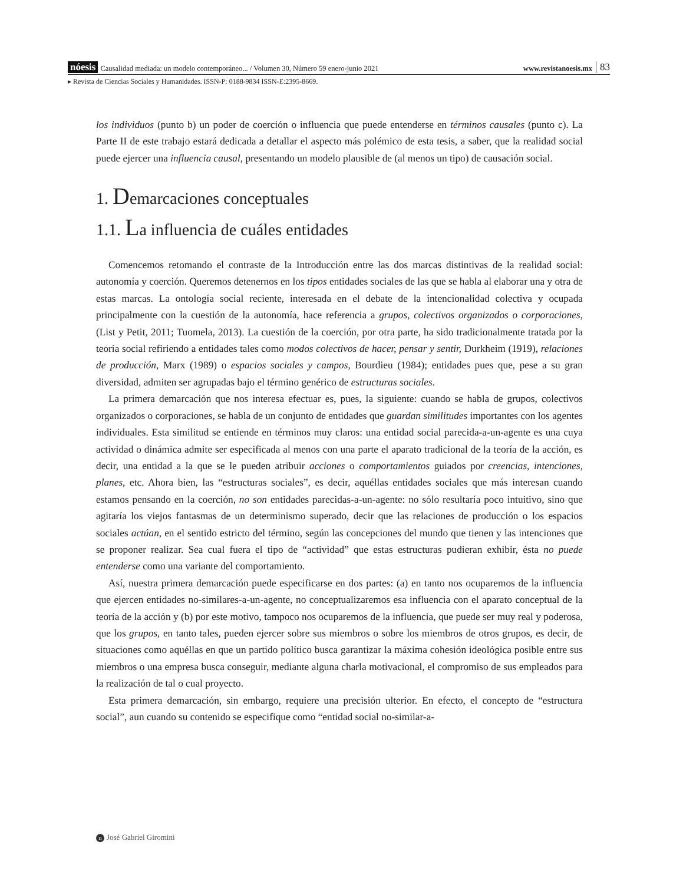nóesis Causalidad mediada: un modelo contemporáneo... / Volumen 30, Número 59 enero-junio 2021 www.revistanoesis.mx 83
▸ Revista de Ciencias Sociales y Humanidades. ISSN-P: 0188-9834 ISSN-E:2395-8669.
los individuos (punto b) un poder de coerción o influencia que puede entenderse en términos causales (punto c). La Parte II de este trabajo estará dedicada a detallar el aspecto más polémico de esta tesis, a saber, que la realidad social puede ejercer una influencia causal, presentando un modelo plausible de (al menos un tipo) de causación social.
1. Demarcaciones conceptuales
1.1. La influencia de cuáles entidades
Comencemos retomando el contraste de la Introducción entre las dos marcas distintivas de la realidad social: autonomía y coerción. Queremos detenernos en los tipos entidades sociales de las que se habla al elaborar una y otra de estas marcas. La ontología social reciente, interesada en el debate de la intencionalidad colectiva y ocupada principalmente con la cuestión de la autonomía, hace referencia a grupos, colectivos organizados o corporaciones, (List y Petit, 2011; Tuomela, 2013). La cuestión de la coerción, por otra parte, ha sido tradicionalmente tratada por la teoría social refiriendo a entidades tales como modos colectivos de hacer, pensar y sentir, Durkheim (1919), relaciones de producción, Marx (1989) o espacios sociales y campos, Bourdieu (1984); entidades pues que, pese a su gran diversidad, admiten ser agrupadas bajo el término genérico de estructuras sociales.
La primera demarcación que nos interesa efectuar es, pues, la siguiente: cuando se habla de grupos, colectivos organizados o corporaciones, se habla de un conjunto de entidades que guardan similitudes importantes con los agentes individuales. Esta similitud se entiende en términos muy claros: una entidad social parecida-a-un-agente es una cuya actividad o dinámica admite ser especificada al menos con una parte el aparato tradicional de la teoría de la acción, es decir, una entidad a la que se le pueden atribuir acciones o comportamientos guiados por creencias, intenciones, planes, etc. Ahora bien, las “estructuras sociales”, es decir, aquéllas entidades sociales que más interesan cuando estamos pensando en la coerción, no son entidades parecidas-a-un-agente: no sólo resultaría poco intuitivo, sino que agitaría los viejos fantasmas de un determinismo superado, decir que las relaciones de producción o los espacios sociales actúan, en el sentido estricto del término, según las concepciones del mundo que tienen y las intenciones que se proponer realizar. Sea cual fuera el tipo de “actividad” que estas estructuras pudieran exhibir, ésta no puede entenderse como una variante del comportamiento.
Así, nuestra primera demarcación puede especificarse en dos partes: (a) en tanto nos ocuparemos de la influencia que ejercen entidades no-similares-a-un-agente, no conceptualizaremos esa influencia con el aparato conceptual de la teoría de la acción y (b) por este motivo, tampoco nos ocuparemos de la influencia, que puede ser muy real y poderosa, que los grupos, en tanto tales, pueden ejercer sobre sus miembros o sobre los miembros de otros grupos, es decir, de situaciones como aquéllas en que un partido político busca garantizar la máxima cohesión ideológica posible entre sus miembros o una empresa busca conseguir, mediante alguna charla motivacional, el compromiso de sus empleados para la realización de tal o cual proyecto.
Esta primera demarcación, sin embargo, requiere una precisión ulterior. En efecto, el concepto de “estructura social”, aun cuando su contenido se especifique como “entidad social no-similar-a-
n José Gabriel Giromini